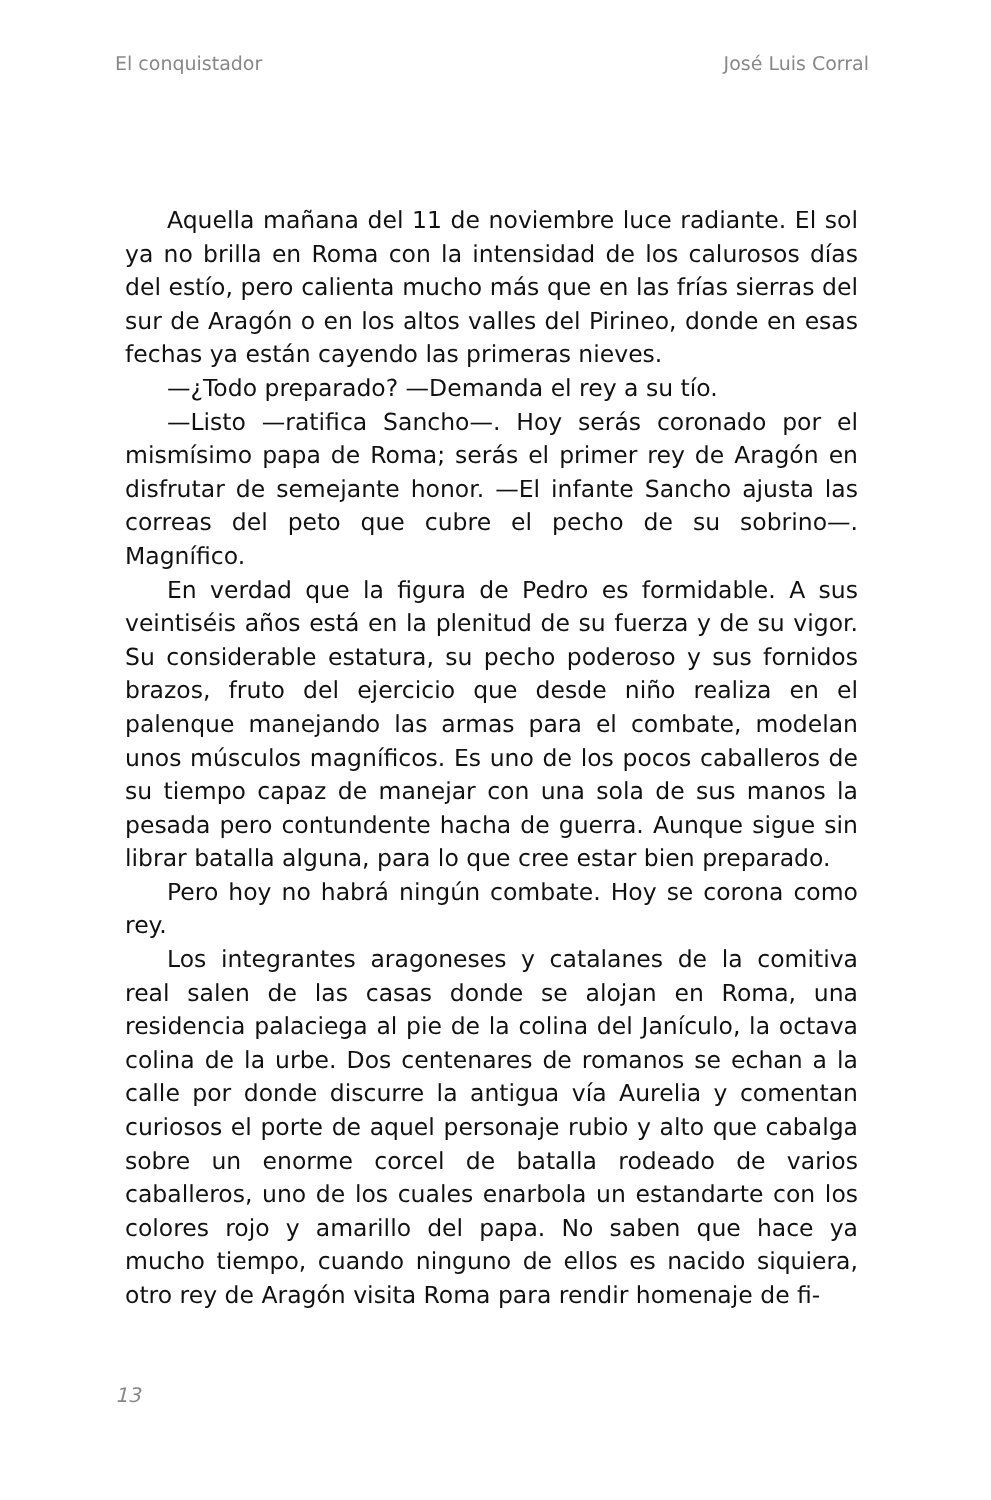El conquistador José Luis Corral
Aquella mañana del 11 de noviembre luce radiante. El sol ya no brilla en Roma con la intensidad de los calurosos días del estío, pero calienta mucho más que en las frías sierras del sur de Aragón o en los altos valles del Pirineo, donde en esas fechas ya están cayendo las primeras nieves.
—¿Todo preparado? —Demanda el rey a su tío.
—Listo —ratifica Sancho—. Hoy serás coronado por el mismísimo papa de Roma; serás el primer rey de Aragón en disfrutar de semejante honor. —El infante Sancho ajusta las correas del peto que cubre el pecho de su sobrino—. Magnífico.
En verdad que la figura de Pedro es formidable. A sus veintiséis años está en la plenitud de su fuerza y de su vigor. Su considerable estatura, su pecho poderoso y sus fornidos brazos, fruto del ejercicio que desde niño realiza en el palenque manejando las armas para el combate, modelan unos músculos magníficos. Es uno de los pocos caballeros de su tiempo capaz de manejar con una sola de sus manos la pesada pero contundente hacha de guerra. Aunque sigue sin librar batalla alguna, para lo que cree estar bien preparado.
Pero hoy no habrá ningún combate. Hoy se corona como rey.
Los integrantes aragoneses y catalanes de la comitiva real salen de las casas donde se alojan en Roma, una residencia palaciega al pie de la colina del Janículo, la octava colina de la urbe. Dos centenares de romanos se echan a la calle por donde discurre la antigua vía Aurelia y comentan curiosos el porte de aquel personaje rubio y alto que cabalga sobre un enorme corcel de batalla rodeado de varios caballeros, uno de los cuales enarbola un estandarte con los colores rojo y amarillo del papa. No saben que hace ya mucho tiempo, cuando ninguno de ellos es nacido siquiera, otro rey de Aragón visita Roma para rendir homenaje de fi-
13